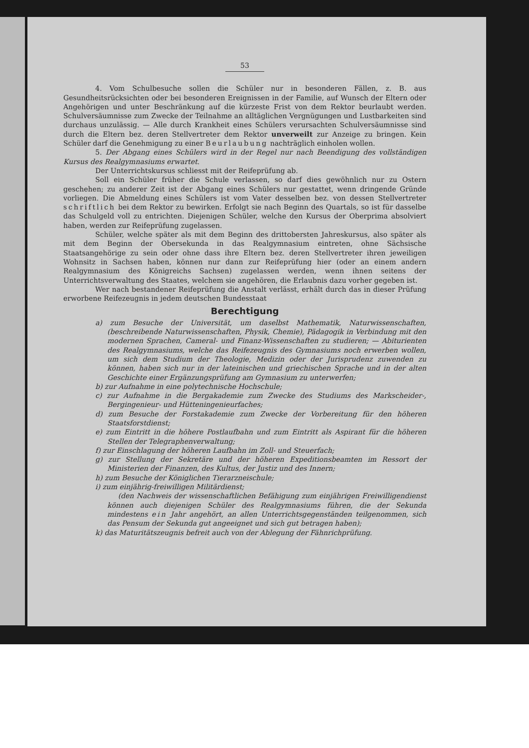53
4. Vom Schulbesuche sollen die Schüler nur in besonderen Fällen, z. B. aus Gesundheitsrücksichten oder bei besonderen Ereignissen in der Familie, auf Wunsch der Eltern oder Angehörigen und unter Beschränkung auf die kürzeste Frist von dem Rektor beurlaubt werden. Schulversäumnisse zum Zwecke der Teilnahme an alltäglichen Vergnügungen und Lustbarkeiten sind durchaus unzulässig. — Alle durch Krankheit eines Schülers verursachten Schulversäumnisse sind durch die Eltern bez. deren Stellvertreter dem Rektor unverweilt zur Anzeige zu bringen. Kein Schüler darf die Genehmigung zu einer Beurlaubung nachträglich einholen wollen.
5. Der Abgang eines Schülers wird in der Regel nur nach Beendigung des vollständigen Kursus des Realgymnasiums erwartet.
Der Unterrichtskursus schliesst mit der Reifeprüfung ab.
Soll ein Schüler früher die Schule verlassen, so darf dies gewöhnlich nur zu Ostern geschehen; zu anderer Zeit ist der Abgang eines Schülers nur gestattet, wenn dringende Gründe vorliegen. Die Abmeldung eines Schülers ist vom Vater desselben bez. von dessen Stellvertreter schriftlich bei dem Rektor zu bewirken. Erfolgt sie nach Beginn des Quartals, so ist für dasselbe das Schulgeld voll zu entrichten. Diejenigen Schüler, welche den Kursus der Oberprima absolviert haben, werden zur Reifeprüfung zugelassen.
Schüler, welche später als mit dem Beginn des drittobersten Jahreskursus, also später als mit dem Beginn der Obersekunda in das Realgymnasium eintreten, ohne Sächsische Staatsangehörige zu sein oder ohne dass ihre Eltern bez. deren Stellvertreter ihren jeweiligen Wohnsitz in Sachsen haben, können nur dann zur Reifeprüfung hier (oder an einem andern Realgymnasium des Königreichs Sachsen) zugelassen werden, wenn ihnen seitens der Unterrichtsverwaltung des Staates, welchem sie angehören, die Erlaubnis dazu vorher gegeben ist.
Wer nach bestandener Reifeprüfung die Anstalt verlässt, erhält durch das in dieser Prüfung erworbene Reifezeugnis in jedem deutschen Bundesstaat
Berechtigung
a) zum Besuche der Universität, um daselbst Mathematik, Naturwissenschaften, (beschreibende Naturwissenschaften, Physik, Chemie), Pädagogik in Verbindung mit den modernen Sprachen, Cameral- und Finanz-Wissenschaften zu studieren; — Abiturienten des Realgymnasiums, welche das Reifezeugnis des Gymnasiums noch erwerben wollen, um sich dem Studium der Theologie, Medizin oder der Jurisprudenz zuwenden zu können, haben sich nur in der lateinischen und griechischen Sprache und in der alten Geschichte einer Ergänzungsprüfung am Gymnasium zu unterwerfen;
b) zur Aufnahme in eine polytechnische Hochschule;
c) zur Aufnahme in die Bergakademie zum Zwecke des Studiums des Markscheider-, Bergingenieur- und Hütteningenieurfaches;
d) zum Besuche der Forstakademie zum Zwecke der Vorbereitung für den höheren Staatsforstdienst;
e) zum Eintritt in die höhere Postlaufbahn und zum Eintritt als Aspirant für die höheren Stellen der Telegraphenverwaltung;
f) zur Einschlagung der höheren Laufbahn im Zoll- und Steuerfach;
g) zur Stellung der Sekretäre und der höheren Expeditionsbeamten im Ressort der Ministerien der Finanzen, des Kultus, der Justiz und des Innern;
h) zum Besuche der Königlichen Tierarzneischule;
i) zum einjährig-freiwilligen Militärdienst;
(den Nachweis der wissenschaftlichen Befähigung zum einjährigen Freiwilligendienst können auch diejenigen Schüler des Realgymnasiums führen, die der Sekunda mindestens ein Jahr angehört, an allen Unterrichtsgegenständen teilgenommen, sich das Pensum der Sekunda gut angeeignet und sich gut betragen haben);
k) das Maturitätszeugnis befreit auch von der Ablegung der Fähnrichprüfung.